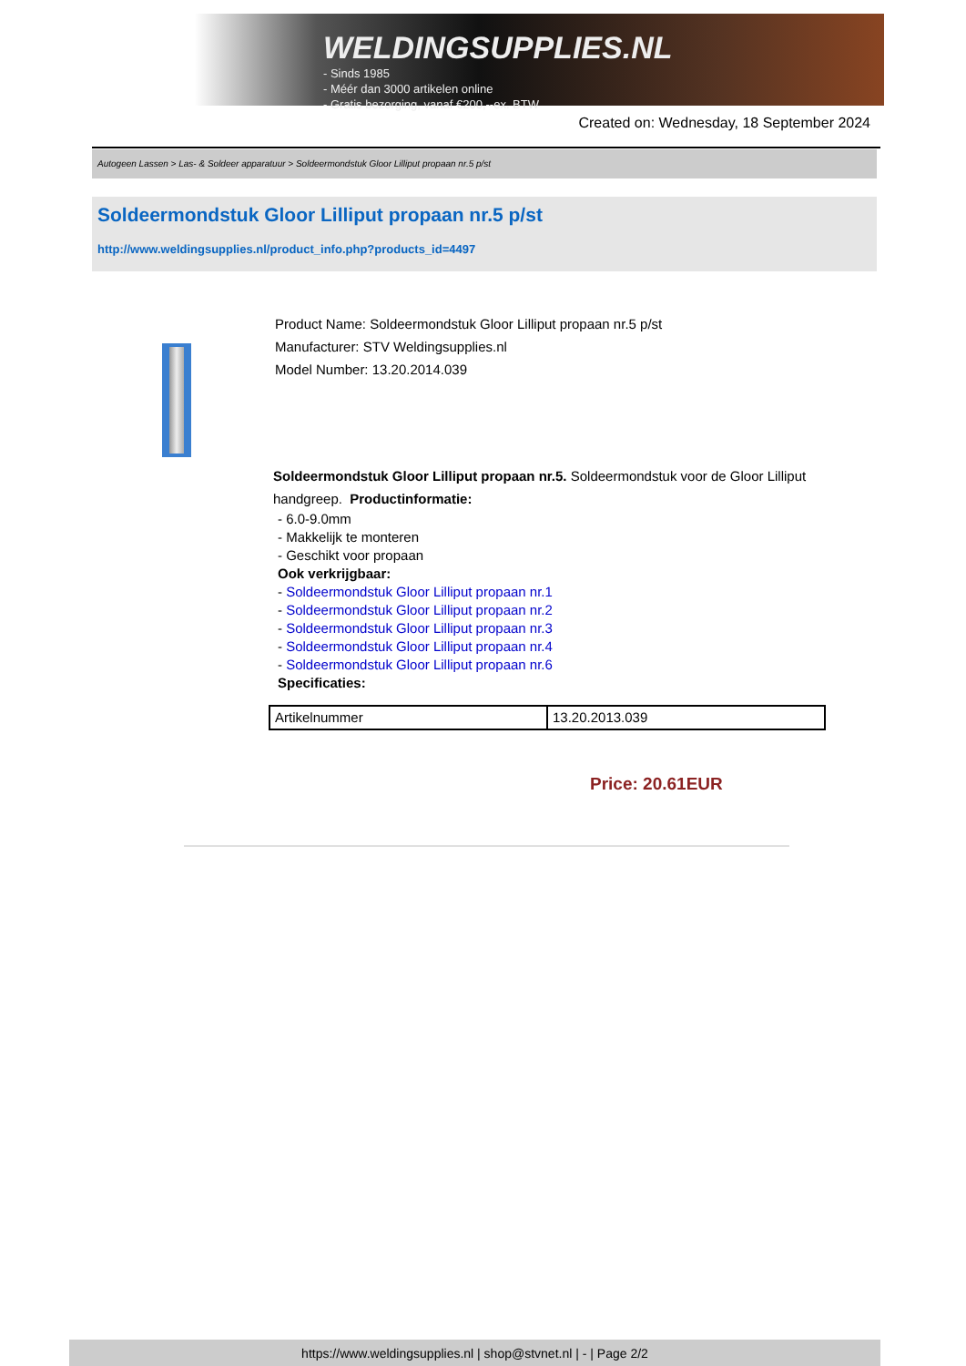WELDINGSUPPLIES.NL
- Sinds 1985
- Méér dan 3000 artikelen online
- Gratis bezorging, vanaf €200,--ex. BTW
Created on: Wednesday, 18 September 2024
Autogeen Lassen > Las- & Soldeer apparatuur > Soldeermondstuk Gloor Lilliput propaan nr.5 p/st
Soldeermondstuk Gloor Lilliput propaan nr.5 p/st
http://www.weldingsupplies.nl/product_info.php?products_id=4497
Product Name: Soldeermondstuk Gloor Lilliput propaan nr.5 p/st
Manufacturer: STV Weldingsupplies.nl
Model Number: 13.20.2014.039
Soldeermondstuk Gloor Lilliput propaan nr.5. Soldeermondstuk voor de Gloor Lilliput handgreep. Productinformatie:
- 6.0-9.0mm
- Makkelijk te monteren
- Geschikt voor propaan
Ook verkrijgbaar:
- Soldeermondstuk Gloor Lilliput propaan nr.1
- Soldeermondstuk Gloor Lilliput propaan nr.2
- Soldeermondstuk Gloor Lilliput propaan nr.3
- Soldeermondstuk Gloor Lilliput propaan nr.4
- Soldeermondstuk Gloor Lilliput propaan nr.6
Specificaties:
| Artikelnummer | 13.20.2013.039 |
Price: 20.61EUR
https://www.weldingsupplies.nl | shop@stvnet.nl | - | Page 2/2